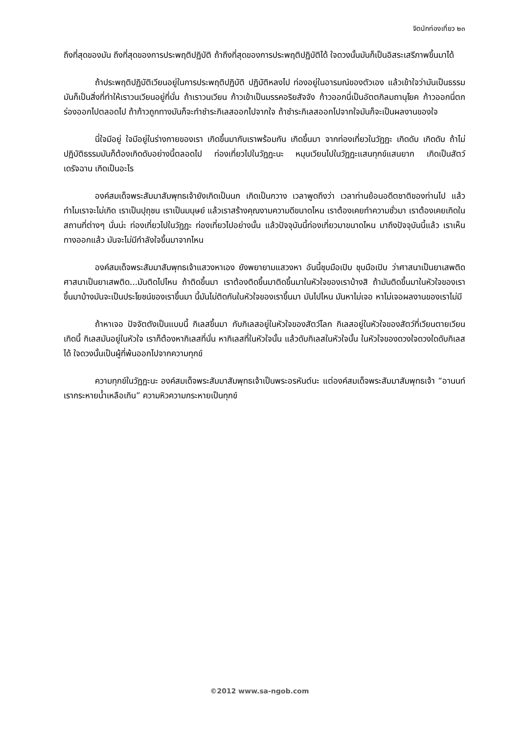จิตนักท่องเที่ยว ๒๓
ถึงที่สุดของมัน ถึงที่สุดของการประพฤติปฏิบัติ ถ้าถึงที่สุดของการประพฤติปฏิบัติได้ ใจดวงนั้นมันก็เป็นอิสระเสรีภาพขึ้นมาได้
ถ้าประพฤติปฏิบัติเวียนอยู่ในการประพฤติปฏิบัติ ปฏิบัติหลงไป ท่องอยู่ในอารมณ์ของตัวเอง แล้วเข้าใจว่ามันเป็นธรรม มันก็เป็นสิ่งที่ทำให้เราวนเวียนอยู่ที่นั่น ถ้าเราวนเวียน ก้าวเข้าเป็นมรรคอริยสัจจัง ก้าวออกนี่เป็นอัตตกิลมถานุโยค ก้าวออกนี่ตกร่องออกไปตลอดไป ถ้าก้าวถูกทางมันก็จะทำชำระกิเลสออกไปจากใจ ถ้าชำระกิเลสออกไปจากใจมันก็จะเป็นผลงานของใจ
นี่ใจมีอยู่ ใจมีอยู่ในร่างกายของเรา เกิดขึ้นมากับเราพร้อมกัน เกิดขึ้นมา จากท่องเที่ยวในวัฏฏะ เกิดดับ เกิดดับ ถ้าไม่ปฏิบัติธรรมมันก็ต้องเกิดดับอย่างนี้ตลอดไป ท่องเที่ยวไปในวัฏฏะนะ หมุนเวียนไปในวัฏฏะแสนทุกข์แสนยาก เกิดเป็นสัตว์เดรัจฉาน เกิดเป็นอะไร
องค์สมเด็จพระสัมมาสัมพุทธเจ้ายังเกิดเป็นนก เกิดเป็นกวาง เวลาพูดถึงว่า เวลาท่านย้อนอดีตชาติของท่านไป แล้วทำไมเราจะไม่เกิด เราเป็นปุถุชน เราเป็นมนุษย์ แล้วเราสร้างคุณงามความดีขนาดไหน เราต้องเคยทำความชั่วมา เราต้องเคยเกิดในสถานที่ต่างๆ นั่นน่ะ ท่องเที่ยวไปในวัฏฏะ ท่องเที่ยวไปอย่างนั้น แล้วปัจจุบันนี้ท่องเที่ยวมาขนาดไหน มาถึงปัจจุบันนี้แล้ว เราเห็นทางออกแล้ว มันจะไม่มีกำลังใจขึ้นมาจากไหน
องค์สมเด็จพระสัมมาสัมพุทธเจ้าแสวงหาเอง ยังพยายามแสวงหา อันนี้ชุบมือเปิบ ชุบมือเปิบ ว่าศาสนาเป็นยาเสพติด ศาสนาเป็นยาเสพติด...มันติดไปไหน ถ้าติดขึ้นมา เราต้องติดขึ้นมาติดขึ้นมาในหัวใจของเราบ้างสิ ถ้ามันติดขึ้นมาในหัวใจของเราขึ้นมาบ้างมันจะเป็นประโยชน์ของเราขึ้นมา นี้มันไม่ติดกันในหัวใจของเราขึ้นมา มันไปไหน มันหาไม่เจอ หาไม่เจอผลงานของเราไม่มี
ถ้าหาเจอ ปัจจัตตังเป็นแบบนี้ กิเลสขึ้นมา กับกิเลสอยู่ในหัวใจของสัตว์โลก กิเลสอยู่ในหัวใจของสัตว์ที่เวียนตายเวียนเกิดนี้ กิเลสมันอยู่ในหัวใจ เราก็ต้องหากิเลสที่นั่น หากิเลสที่ในหัวใจนั้น แล้วดับกิเลสในหัวใจนั้น ในหัวใจของดวงใจดวงใดดับกิเลสได้ ใจดวงนั้นเป็นผู้ที่พ้นออกไปจากความทุกข์
ความทุกข์ในวัฏฏะนะ องค์สมเด็จพระสัมมาสัมพุทธเจ้าเป็นพระอรหันต์นะ แต่องค์สมเด็จพระสัมมาสัมพุทธเจ้า “อานนท์ เรากระหายน้ำเหลือเกิน” ความหิวความกระหายเป็นทุกข์
©2012 www.sa-ngob.com